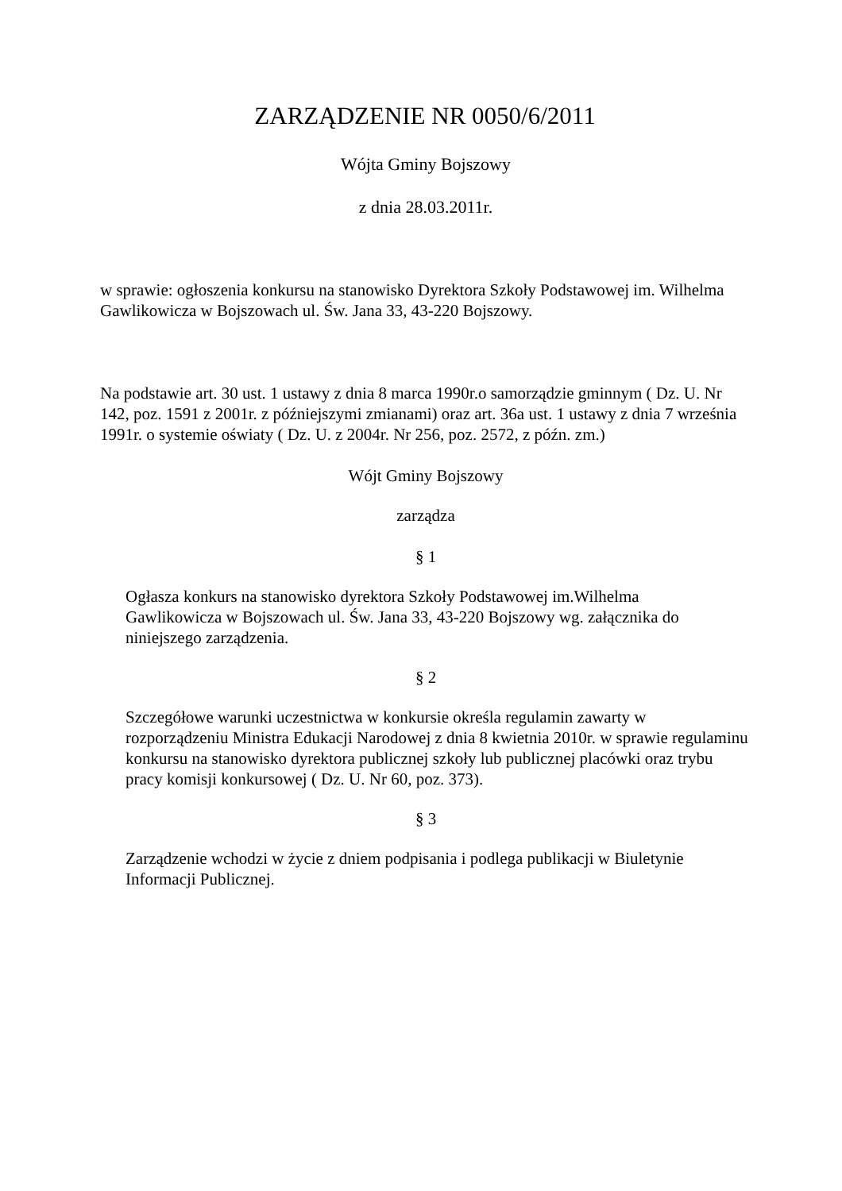ZARZĄDZENIE NR 0050/6/2011
Wójta Gminy Bojszowy
z dnia 28.03.2011r.
w sprawie: ogłoszenia konkursu na stanowisko Dyrektora Szkoły Podstawowej im. Wilhelma Gawlikowicza w Bojszowach ul. Św. Jana 33, 43-220 Bojszowy.
Na podstawie art. 30 ust. 1 ustawy z dnia 8 marca 1990r.o samorządzie gminnym ( Dz. U. Nr 142, poz. 1591 z 2001r. z późniejszymi zmianami) oraz art. 36a ust. 1 ustawy z dnia 7 września 1991r. o systemie oświaty ( Dz. U. z 2004r. Nr 256, poz. 2572, z późn. zm.)
Wójt Gminy Bojszowy
zarządza
§ 1
Ogłasza konkurs na stanowisko dyrektora Szkoły Podstawowej im.Wilhelma Gawlikowicza w Bojszowach ul. Św. Jana 33, 43-220 Bojszowy wg. załącznika do niniejszego zarządzenia.
§ 2
Szczegółowe warunki uczestnictwa w konkursie określa regulamin zawarty w rozporządzeniu Ministra Edukacji Narodowej z dnia 8 kwietnia 2010r. w sprawie regulaminu konkursu na stanowisko dyrektora publicznej szkoły lub publicznej placówki oraz trybu pracy komisji konkursowej ( Dz. U. Nr 60, poz. 373).
§ 3
Zarządzenie wchodzi w życie z dniem podpisania i podlega publikacji w Biuletynie Informacji Publicznej.